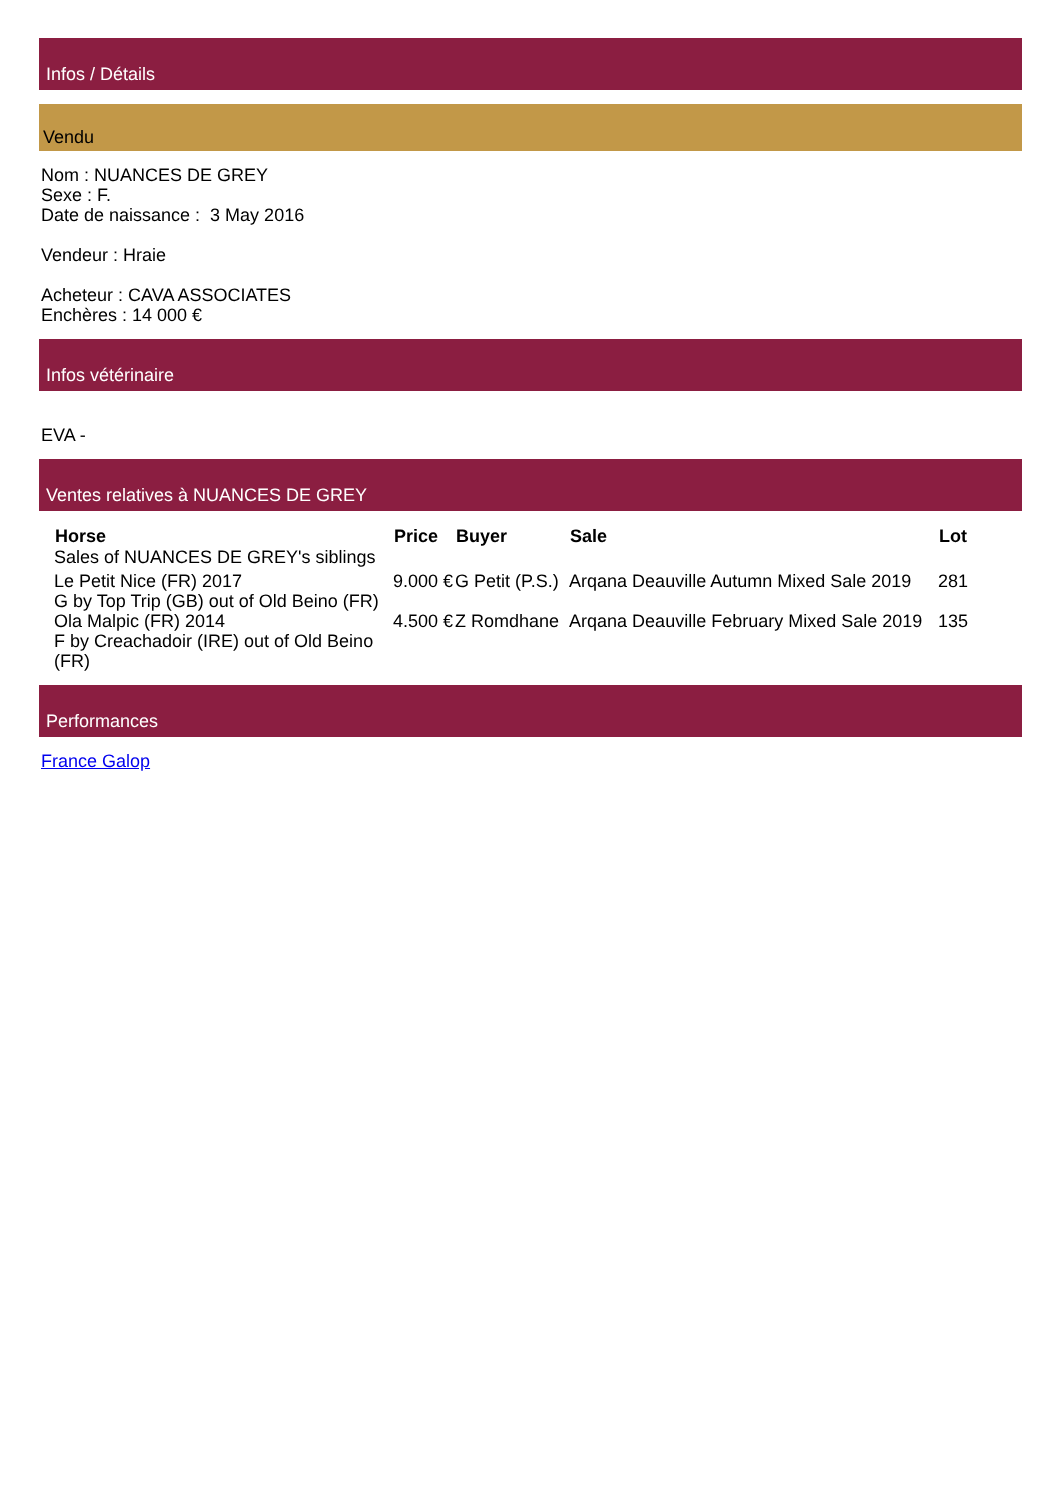Infos / Détails
Vendu
Nom : NUANCES DE GREY
Sexe : F.
Date de naissance : 3 May 2016
Vendeur : Hraie
Acheteur : CAVA ASSOCIATES
Enchères : 14 000 €
Infos vétérinaire
EVA -
Ventes relatives à NUANCES DE GREY
| Horse | Price | Buyer | Sale | Lot |
| --- | --- | --- | --- | --- |
| Sales of NUANCES DE GREY's siblings | | | | |
| Le Petit Nice (FR) 2017 G by Top Trip (GB) out of Old Beino (FR) | 9.000 € | G Petit (P.S.) | Arqana Deauville Autumn Mixed Sale 2019 | 281 |
| Ola Malpic (FR) 2014 F by Creachadoir (IRE) out of Old Beino (FR) | 4.500 € | Z Romdhane | Arqana Deauville February Mixed Sale 2019 | 135 |
Performances
France Galop